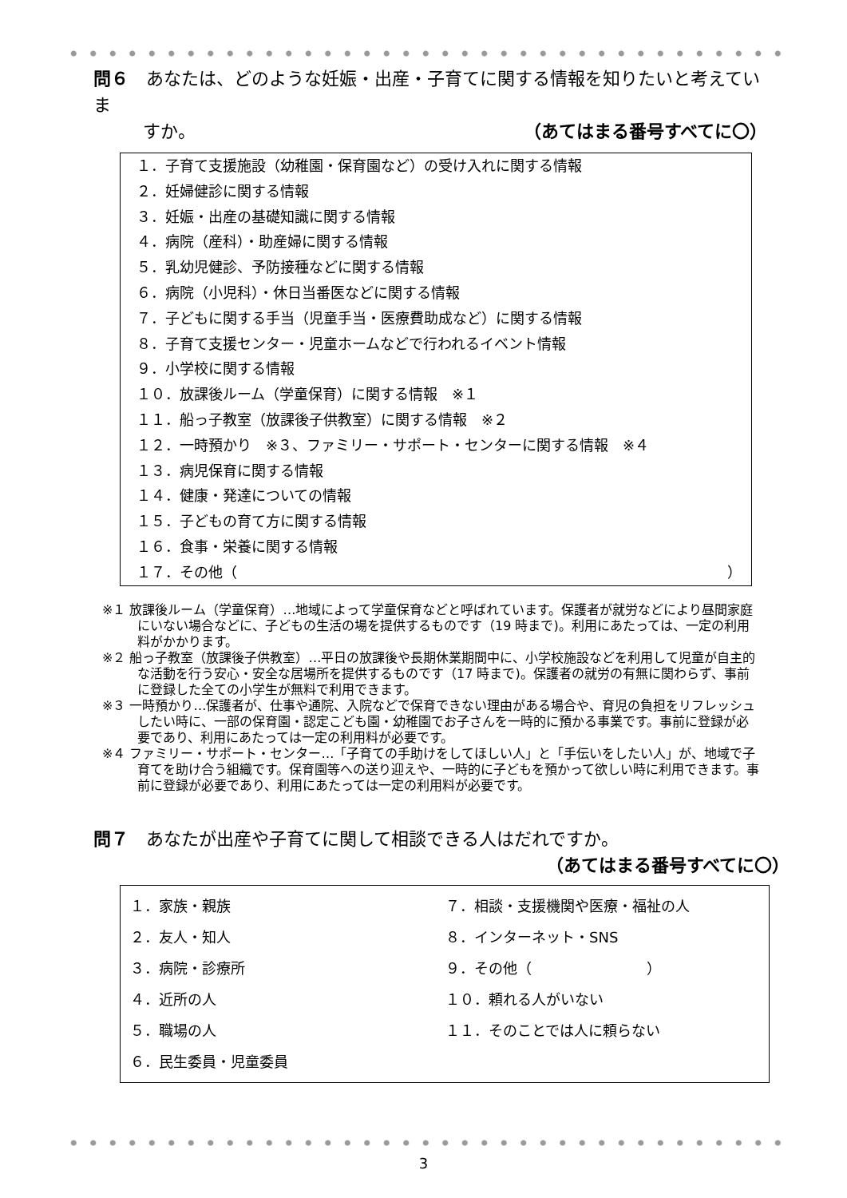問６　あなたは、どのような妊娠・出産・子育てに関する情報を知りたいと考えていま
すか。 （あてはまる番号すべてに〇）
１．子育て支援施設（幼稚園・保育園など）の受け入れに関する情報
２．妊婦健診に関する情報
３．妊娠・出産の基礎知識に関する情報
４．病院（産科）・助産婦に関する情報
５．乳幼児健診、予防接種などに関する情報
６．病院（小児科）・休日当番医などに関する情報
７．子どもに関する手当（児童手当・医療費助成など）に関する情報
８．子育て支援センター・児童ホームなどで行われるイベント情報
９．小学校に関する情報
１０．放課後ルーム（学童保育）に関する情報　※１
１１．船っ子教室（放課後子供教室）に関する情報　※２
１２．一時預かり　※３、ファミリー・サポート・センターに関する情報　※４
１３．病児保育に関する情報
１４．健康・発達についての情報
１５．子どもの育て方に関する情報
１６．食事・栄養に関する情報
１７．その他（ ）
※１ 放課後ルーム（学童保育）…地域によって学童保育などと呼ばれています。保護者が就労などにより昼間家庭にいない場合などに、子どもの生活の場を提供するものです（19 時まで)。利用にあたっては、一定の利用料がかかります。
※２ 船っ子教室（放課後子供教室）…平日の放課後や長期休業期間中に、小学校施設などを利用して児童が自主的な活動を行う安心・安全な居場所を提供するものです（17 時まで)。保護者の就労の有無に関わらず、事前に登録した全ての小学生が無料で利用できます。
※３ 一時預かり…保護者が、仕事や通院、入院などで保育できない理由がある場合や、育児の負担をリフレッシュしたい時に、一部の保育園・認定こども園・幼稚園でお子さんを一時的に預かる事業です。事前に登録が必要であり、利用にあたっては一定の利用料が必要です。
※４ ファミリー・サポート・センター…「子育ての手助けをしてほしい人」と「手伝いをしたい人」が、地域で子育てを助け合う組織です。保育園等への送り迎えや、一時的に子どもを預かって欲しい時に利用できます。事前に登録が必要であり、利用にあたっては一定の利用料が必要です。
問７　あなたが出産や子育てに関して相談できる人はだれですか。
（あてはまる番号すべてに〇）
１．家族・親族
７．相談・支援機関や医療・福祉の人
２．友人・知人
８．インターネット・SNS
３．病院・診療所
９．その他（　　　　　　　　）
４．近所の人
１０．頼れる人がいない
５．職場の人
１１．そのことでは人に頼らない
６．民生委員・児童委員
3